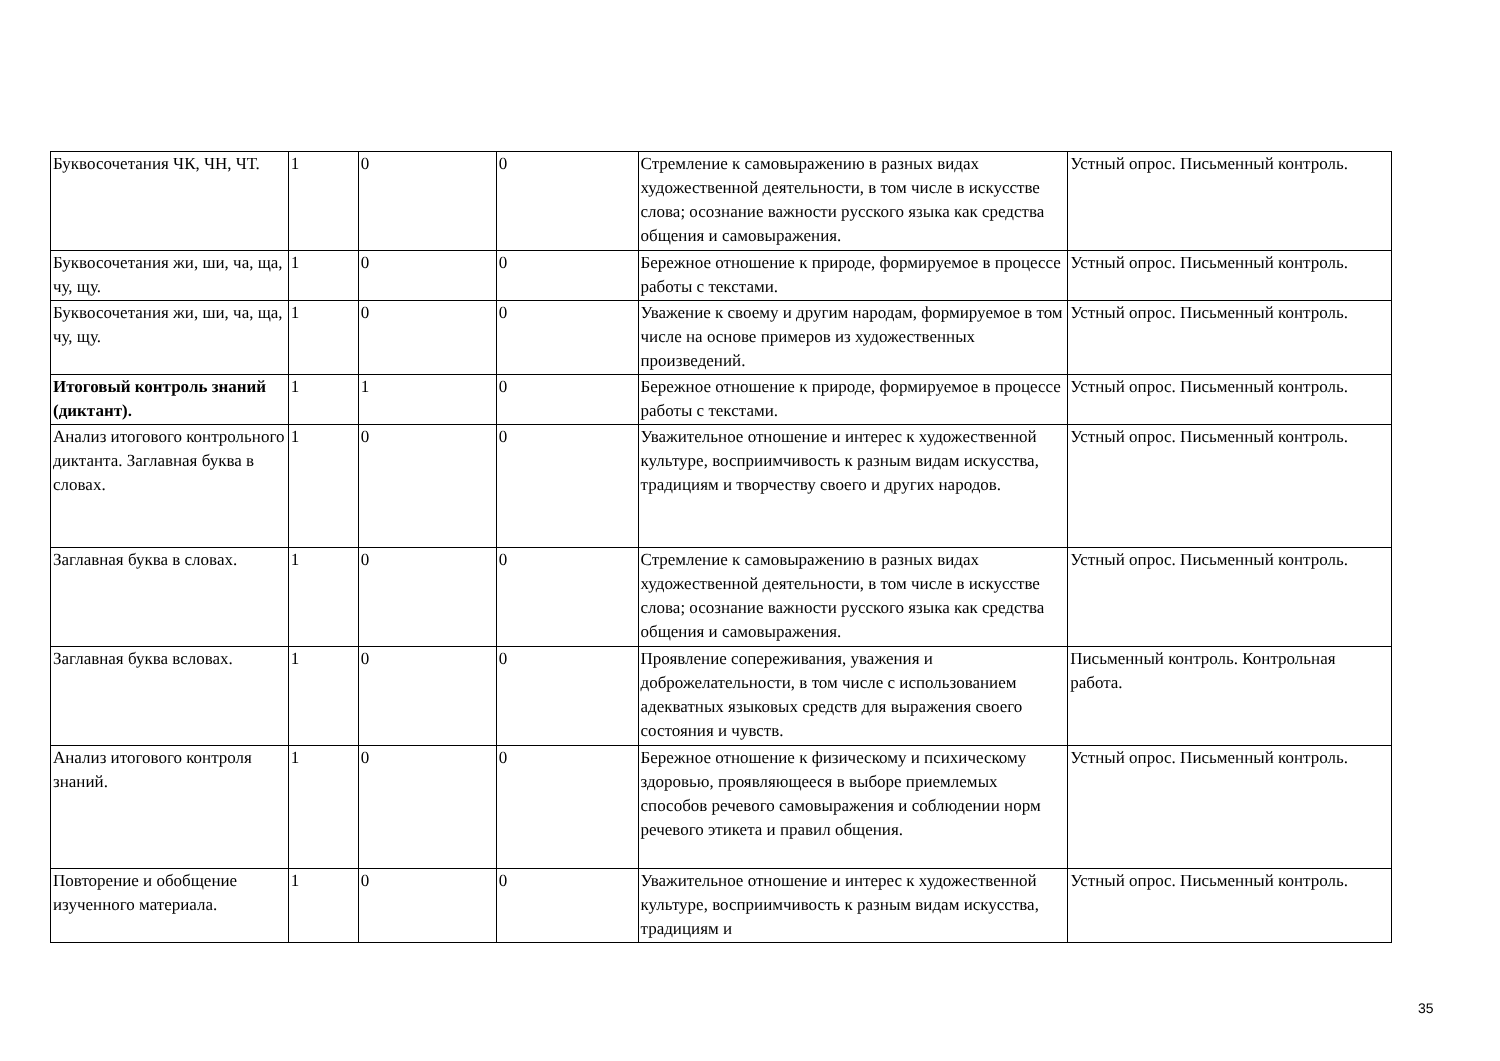| Буквосочетания ЧК, ЧН, ЧТ. | 1 | 0 | 0 | Стремление к самовыражению в разных видах художественной деятельности, в том числе в искусстве слова; осознание важности русского языка как средства общения и самовыражения. | Устный опрос. Письменный контроль. |
| Буквосочетания жи, ши, ча, ща, чу, щу. | 1 | 0 | 0 | Бережное отношение к природе, формируемое в процессе работы с текстами. | Устный опрос. Письменный контроль. |
| Буквосочетания жи, ши, ча, ща, чу, щу. | 1 | 0 | 0 | Уважение к своему и другим народам, формируемое в том числе на основе примеров из художественных произведений. | Устный опрос. Письменный контроль. |
| Итоговый контроль знаний (диктант). | 1 | 1 | 0 | Бережное отношение к природе, формируемое в процессе работы с текстами. | Устный опрос. Письменный контроль. |
| Анализ итогового контрольного диктанта. Заглавная буква в словах. | 1 | 0 | 0 | Уважительное отношение и интерес к художественной культуре, восприимчивость к разным видам искусства, традициям и творчеству своего и других народов. | Устный опрос. Письменный контроль. |
| Заглавная буква в словах. | 1 | 0 | 0 | Стремление к самовыражению в разных видах художественной деятельности, в том числе в искусстве слова; осознание важности русского языка как средства общения и самовыражения. | Устный опрос. Письменный контроль. |
| Заглавная буква всловах. | 1 | 0 | 0 | Проявление сопереживания, уважения и доброжелательности, в том числе с использованием адекватных языковых средств для выражения своего состояния и чувств. | Письменный контроль. Контрольная работа. |
| Анализ итогового контроля знаний. | 1 | 0 | 0 | Бережное отношение к физическому и психическому здоровью, проявляющееся в выборе приемлемых способов речевого самовыражения и соблюдении норм речевого этикета и правил общения. | Устный опрос. Письменный контроль. |
| Повторение и обобщение изученного материала. | 1 | 0 | 0 | Уважительное отношение и интерес к художественной культуре, восприимчивость к разным видам искусства, традициям и | Устный опрос. Письменный контроль. |
35